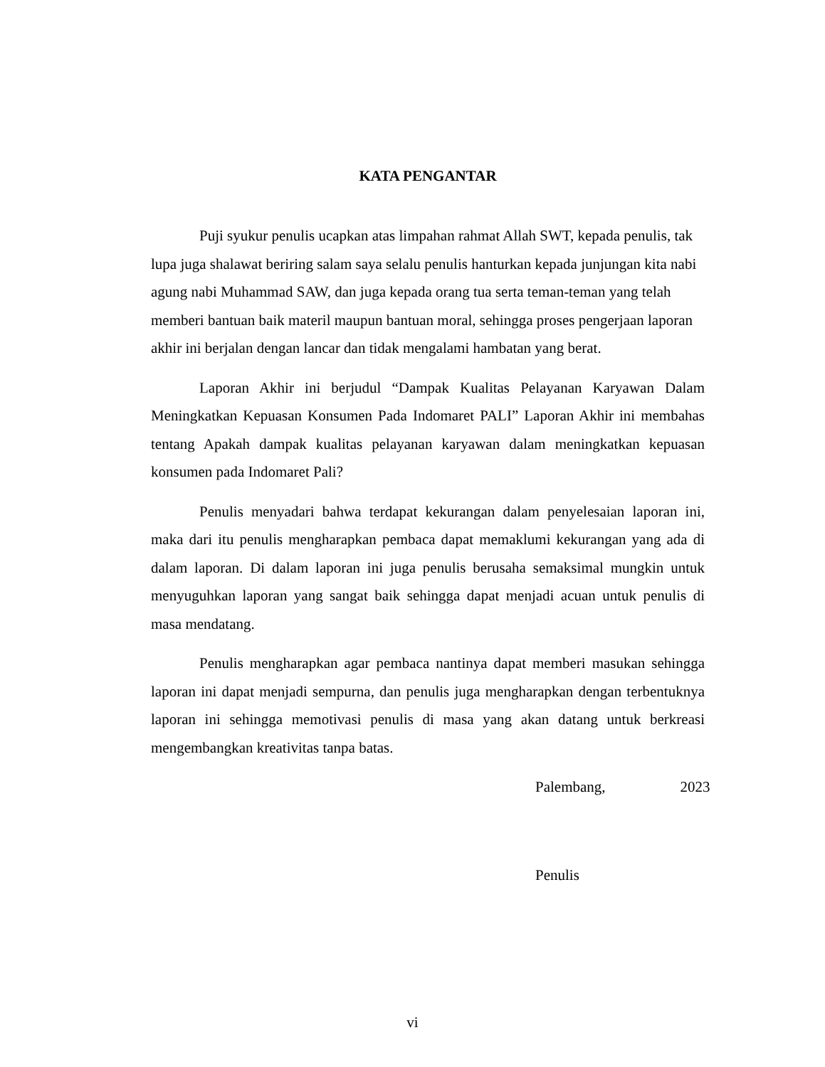KATA PENGANTAR
Puji syukur penulis ucapkan atas limpahan rahmat Allah SWT, kepada penulis, tak lupa juga shalawat beriring salam saya selalu penulis hanturkan kepada junjungan kita nabi agung nabi Muhammad SAW, dan juga kepada orang tua serta teman-teman yang telah memberi bantuan baik materil maupun bantuan moral, sehingga proses pengerjaan laporan akhir ini berjalan dengan lancar dan tidak mengalami hambatan yang berat.
Laporan Akhir ini berjudul “Dampak Kualitas Pelayanan Karyawan Dalam Meningkatkan Kepuasan Konsumen Pada Indomaret PALI” Laporan Akhir ini membahas tentang Apakah dampak kualitas pelayanan karyawan dalam meningkatkan kepuasan konsumen pada Indomaret Pali?
Penulis menyadari bahwa terdapat kekurangan dalam penyelesaian laporan ini, maka dari itu penulis mengharapkan pembaca dapat memaklumi kekurangan yang ada di dalam laporan. Di dalam laporan ini juga penulis berusaha semaksimal mungkin untuk menyuguhkan laporan yang sangat baik sehingga dapat menjadi acuan untuk penulis di masa mendatang.
Penulis mengharapkan agar pembaca nantinya dapat memberi masukan sehingga laporan ini dapat menjadi sempurna, dan penulis juga mengharapkan dengan terbentuknya laporan ini sehingga memotivasi penulis di masa yang akan datang untuk berkreasi mengembangkan kreativitas tanpa batas.
Palembang, 2023
Penulis
vi